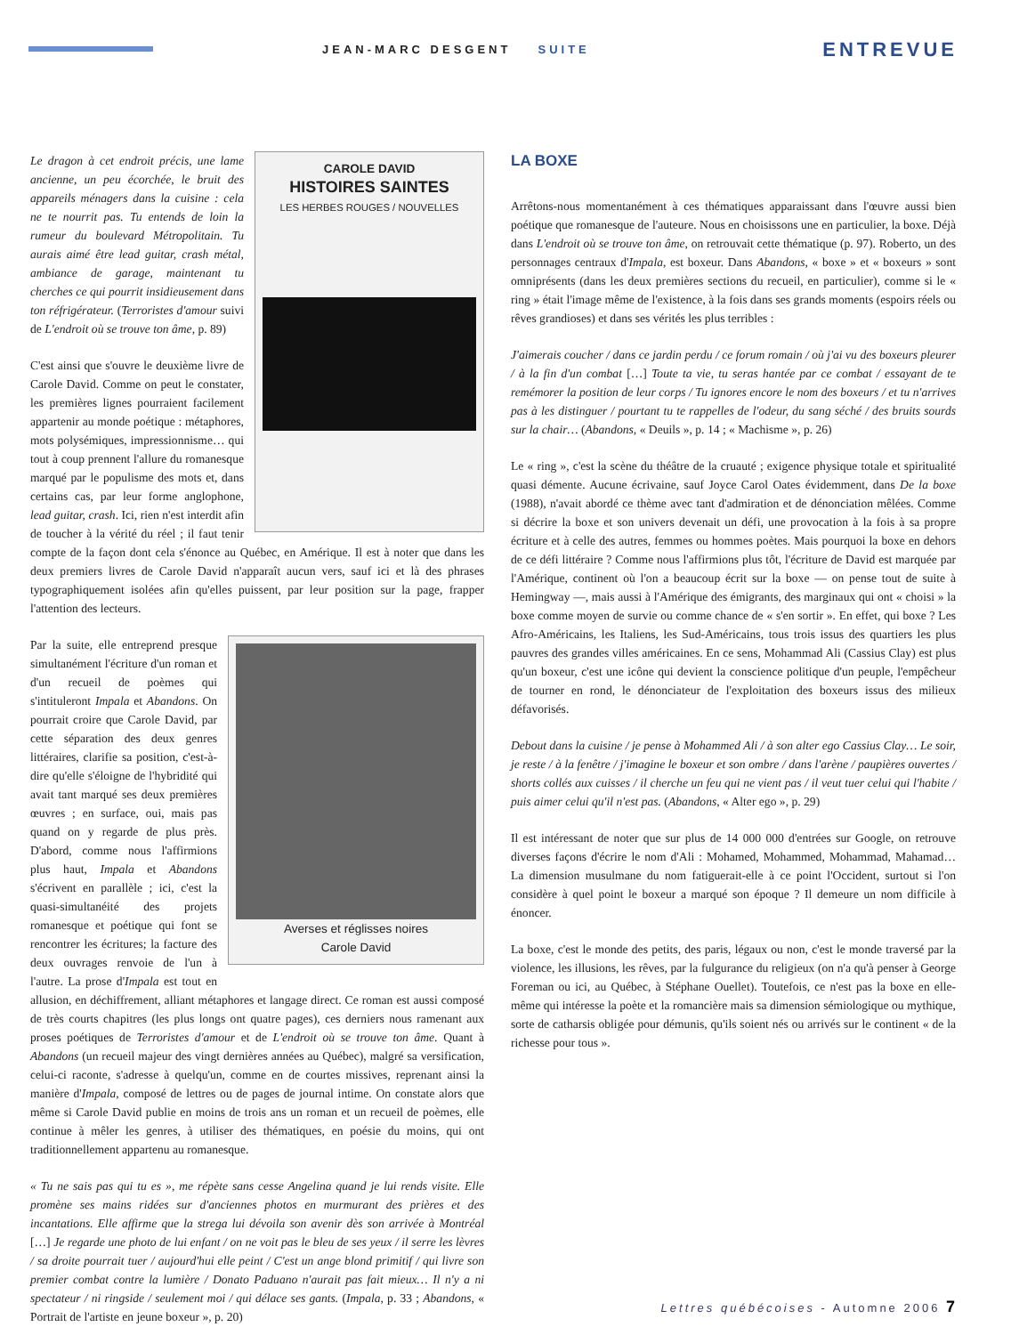JEAN-MARC DESGENT SUITE ENTREVUE
CAROLE DAVID
HISTOIRES SAINTES
LES HERBES ROUGES / NOUVELLES
Le dragon à cet endroit précis, une lame ancienne, un peu écorchée, le bruit des appareils ménagers dans la cuisine : cela ne te nourrit pas. Tu entends de loin la rumeur du boulevard Métropolitain. Tu aurais aimé être lead guitar, crash métal, ambiance de garage, maintenant tu cherches ce qui pourrit insidieusement dans ton réfrigérateur. (Terroristes d'amour suivi de L'endroit où se trouve ton âme, p. 89)
C'est ainsi que s'ouvre le deuxième livre de Carole David. Comme on peut le constater, les premières lignes pourraient facilement appartenir au monde poétique : métaphores, mots polysémiques, impressionnisme… qui tout à coup prennent l'allure du romanesque marqué par le populisme des mots et, dans certains cas, par leur forme anglophone, lead guitar, crash. Ici, rien n'est interdit afin de toucher à la vérité du réel ; il faut tenir compte de la façon dont cela s'énonce au Québec, en Amérique. Il est à noter que dans les deux premiers livres de Carole David n'apparaît aucun vers, sauf ici et là des phrases typographiquement isolées afin qu'elles puissent, par leur position sur la page, frapper l'attention des lecteurs.
Averses et réglisses noires
Carole David
Par la suite, elle entreprend presque simultanément l'écriture d'un roman et d'un recueil de poèmes qui s'intituleront Impala et Abandons. On pourrait croire que Carole David, par cette séparation des deux genres littéraires, clarifie sa position, c'est-à-dire qu'elle s'éloigne de l'hybridité qui avait tant marqué ses deux premières œuvres ; en surface, oui, mais pas quand on y regarde de plus près. D'abord, comme nous l'affirmions plus haut, Impala et Abandons s'écrivent en parallèle ; ici, c'est la quasi-simultanéité des projets romanesque et poétique qui font se rencontrer les écritures; la facture des deux ouvrages renvoie de l'un à l'autre. La prose d'Impala est tout en allusion, en déchiffrement, alliant métaphores et langage direct. Ce roman est aussi composé de très courts chapitres (les plus longs ont quatre pages), ces derniers nous ramenant aux proses poétiques de Terroristes d'amour et de L'endroit où se trouve ton âme. Quant à Abandons (un recueil majeur des vingt dernières années au Québec), malgré sa versification, celui-ci raconte, s'adresse à quelqu'un, comme en de courtes missives, reprenant ainsi la manière d'Impala, composé de lettres ou de pages de journal intime. On constate alors que même si Carole David publie en moins de trois ans un roman et un recueil de poèmes, elle continue à mêler les genres, à utiliser des thématiques, en poésie du moins, qui ont traditionnellement appartenu au romanesque.
« Tu ne sais pas qui tu es », me répète sans cesse Angelina quand je lui rends visite. Elle promène ses mains ridées sur d'anciennes photos en murmurant des prières et des incantations. Elle affirme que la strega lui dévoila son avenir dès son arrivée à Montréal […] Je regarde une photo de lui enfant / on ne voit pas le bleu de ses yeux / il serre les lèvres / sa droite pourrait tuer / aujourd'hui elle peint / C'est un ange blond primitif / qui livre son premier combat contre la lumière / Donato Paduano n'aurait pas fait mieux… Il n'y a ni spectateur / ni ringside / seulement moi / qui délace ses gants. (Impala, p. 33 ; Abandons, « Portrait de l'artiste en jeune boxeur », p. 20)
LA BOXE
Arrêtons-nous momentanément à ces thématiques apparaissant dans l'œuvre aussi bien poétique que romanesque de l'auteure. Nous en choisissons une en particulier, la boxe. Déjà dans L'endroit où se trouve ton âme, on retrouvait cette thématique (p. 97). Roberto, un des personnages centraux d'Impala, est boxeur. Dans Abandons, « boxe » et « boxeurs » sont omniprésents (dans les deux premières sections du recueil, en particulier), comme si le « ring » était l'image même de l'existence, à la fois dans ses grands moments (espoirs réels ou rêves grandioses) et dans ses vérités les plus terribles :
J'aimerais coucher / dans ce jardin perdu / ce forum romain / où j'ai vu des boxeurs pleurer / à la fin d'un combat […] Toute ta vie, tu seras hantée par ce combat / essayant de te remémorer la position de leur corps / Tu ignores encore le nom des boxeurs / et tu n'arrives pas à les distinguer / pourtant tu te rappelles de l'odeur, du sang séché / des bruits sourds sur la chair… (Abandons, « Deuils », p. 14 ; « Machisme », p. 26)
Le « ring », c'est la scène du théâtre de la cruauté ; exigence physique totale et spiritualité quasi démente. Aucune écrivaine, sauf Joyce Carol Oates évidemment, dans De la boxe (1988), n'avait abordé ce thème avec tant d'admiration et de dénonciation mêlées. Comme si décrire la boxe et son univers devenait un défi, une provocation à la fois à sa propre écriture et à celle des autres, femmes ou hommes poètes. Mais pourquoi la boxe en dehors de ce défi littéraire ? Comme nous l'affirmions plus tôt, l'écriture de David est marquée par l'Amérique, continent où l'on a beaucoup écrit sur la boxe — on pense tout de suite à Hemingway —, mais aussi à l'Amérique des émigrants, des marginaux qui ont « choisi » la boxe comme moyen de survie ou comme chance de « s'en sortir ». En effet, qui boxe ? Les Afro-Américains, les Italiens, les Sud-Américains, tous trois issus des quartiers les plus pauvres des grandes villes américaines. En ce sens, Mohammad Ali (Cassius Clay) est plus qu'un boxeur, c'est une icône qui devient la conscience politique d'un peuple, l'empêcheur de tourner en rond, le dénonciateur de l'exploitation des boxeurs issus des milieux défavorisés.
Debout dans la cuisine / je pense à Mohammed Ali / à son alter ego Cassius Clay… Le soir, je reste / à la fenêtre / j'imagine le boxeur et son ombre / dans l'arène / paupières ouvertes / shorts collés aux cuisses / il cherche un feu qui ne vient pas / il veut tuer celui qui l'habite / puis aimer celui qu'il n'est pas. (Abandons, « Alter ego », p. 29)
Il est intéressant de noter que sur plus de 14 000 000 d'entrées sur Google, on retrouve diverses façons d'écrire le nom d'Ali : Mohamed, Mohammed, Mohammad, Mahamad… La dimension musulmane du nom fatiguerait-elle à ce point l'Occident, surtout si l'on considère à quel point le boxeur a marqué son époque ? Il demeure un nom difficile à énoncer.
La boxe, c'est le monde des petits, des paris, légaux ou non, c'est le monde traversé par la violence, les illusions, les rêves, par la fulgurance du religieux (on n'a qu'à penser à George Foreman ou ici, au Québec, à Stéphane Ouellet). Toutefois, ce n'est pas la boxe en elle-même qui intéresse la poète et la romancière mais sa dimension sémiologique ou mythique, sorte de catharsis obligée pour démunis, qu'ils soient nés ou arrivés sur le continent « de la richesse pour tous ».
Lettres québécoises - Automne 2006 7